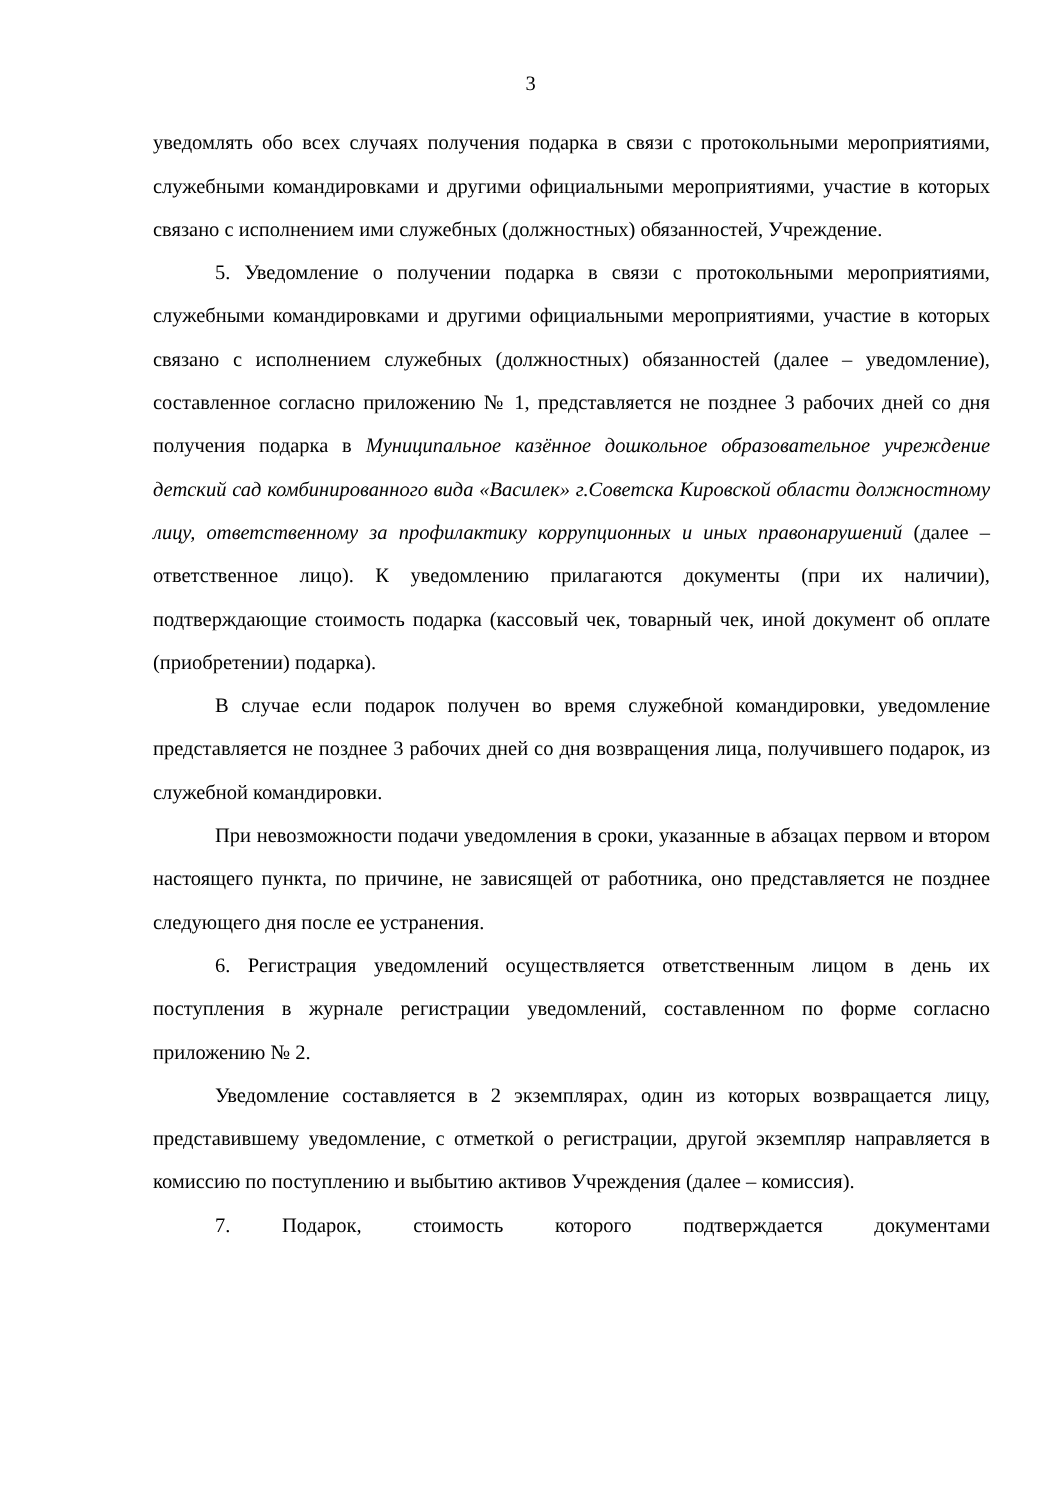3
уведомлять обо всех случаях получения подарка в связи с протокольными мероприятиями, служебными командировками и другими официальными мероприятиями, участие в которых связано с исполнением ими служебных (должностных) обязанностей, Учреждение.
5. Уведомление о получении подарка в связи с протокольными мероприятиями, служебными командировками и другими официальными мероприятиями, участие в которых связано с исполнением служебных (должностных) обязанностей (далее – уведомление), составленное согласно приложению № 1, представляется не позднее 3 рабочих дней со дня получения подарка в Муниципальное казённое дошкольное образовательное учреждение детский сад комбинированного вида «Василек» г.Советска Кировской области должностному лицу, ответственному за профилактику коррупционных и иных правонарушений (далее – ответственное лицо). К уведомлению прилагаются документы (при их наличии), подтверждающие стоимость подарка (кассовый чек, товарный чек, иной документ об оплате (приобретении) подарка).
В случае если подарок получен во время служебной командировки, уведомление представляется не позднее 3 рабочих дней со дня возвращения лица, получившего подарок, из служебной командировки.
При невозможности подачи уведомления в сроки, указанные в абзацах первом и втором настоящего пункта, по причине, не зависящей от работника, оно представляется не позднее следующего дня после ее устранения.
6. Регистрация уведомлений осуществляется ответственным лицом в день их поступления в журнале регистрации уведомлений, составленном по форме согласно приложению № 2.
Уведомление составляется в 2 экземплярах, один из которых возвращается лицу, представившему уведомление, с отметкой о регистрации, другой экземпляр направляется в комиссию по поступлению и выбытию активов Учреждения (далее – комиссия).
7. Подарок, стоимость которого подтверждается документами